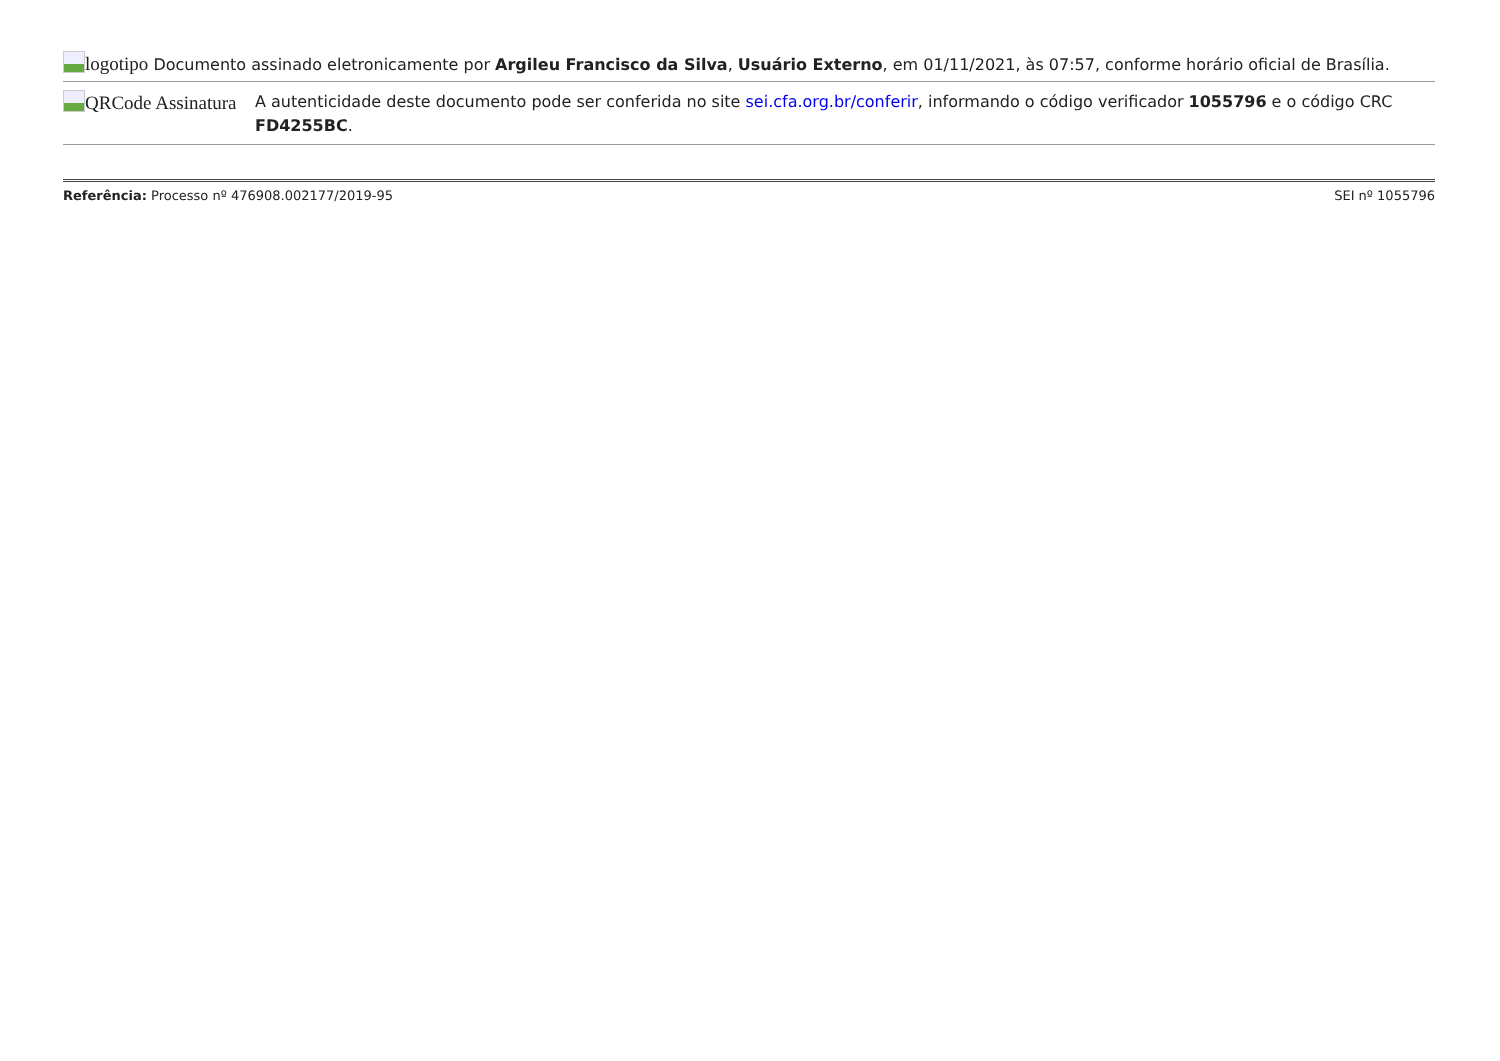logotipo Documento assinado eletronicamente por Argileu Francisco da Silva, Usuário Externo, em 01/11/2021, às 07:57, conforme horário oficial de Brasília.
QRCode Assinatura
A autenticidade deste documento pode ser conferida no site sei.cfa.org.br/conferir, informando o código verificador 1055796 e o código CRC FD4255BC.
Referência: Processo nº 476908.002177/2019-95 SEI nº 1055796